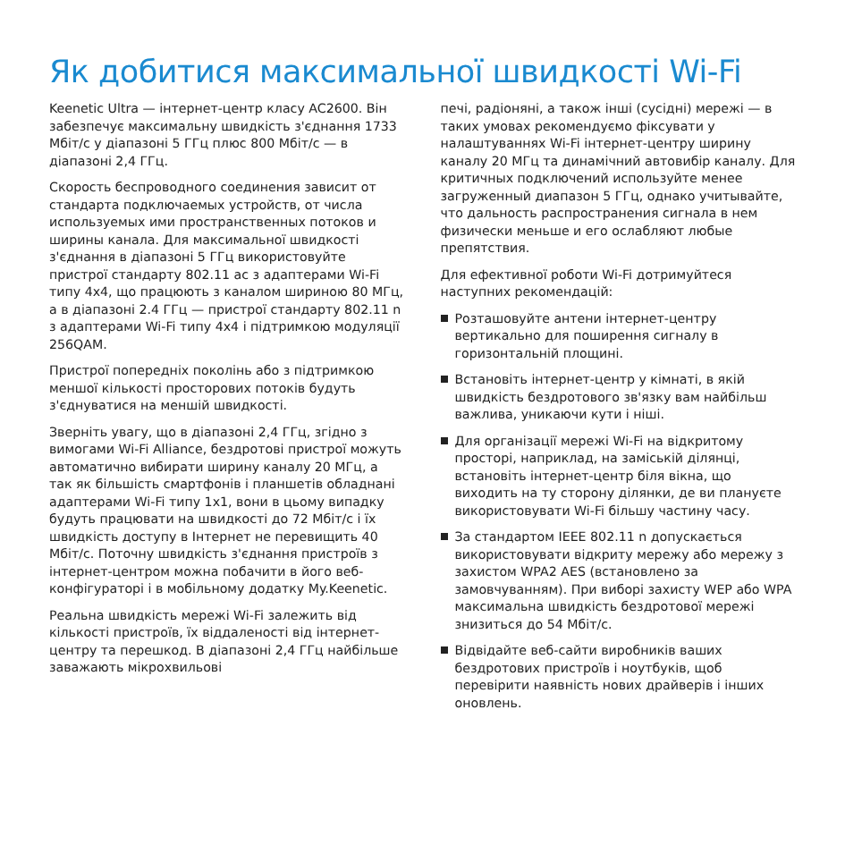Як добитися максимальної швидкості Wi-Fi
Keenetic Ultra — інтернет-центр класу AC2600. Він забезпечує максимальну швидкість з'єднання 1733 Мбіт/с у діапазоні 5 ГГц плюс 800 Мбіт/с — в діапазоні 2,4 ГГц.
Скорость беспроводного соединения зависит от стандарта подключаемых устройств, от числа используемых ими пространственных потоков и ширины канала. Для максимальної швидкості з'єднання в діапазоні 5 ГГц використовуйте пристрої стандарту 802.11 ac з адаптерами Wi-Fi типу 4x4, що працюють з каналом шириною 80 МГц, а в діапазоні 2.4 ГГц — пристрої стандарту 802.11 n з адаптерами Wi-Fi типу 4x4 і підтримкою модуляції 256QAM.
Пристрої попередніх поколінь або з підтримкою меншої кількості просторових потоків будуть з'єднуватися на меншій швидкості.
Зверніть увагу, що в діапазоні 2,4 ГГц, згідно з вимогами Wi-Fi Alliance, бездротові пристрої можуть автоматично вибирати ширину каналу 20 МГц, а так як більшість смартфонів і планшетів обладнані адаптерами Wi-Fi типу 1x1, вони в цьому випадку будуть працювати на швидкості до 72 Мбіт/с і їх швидкість доступу в Інтернет не перевищить 40 Мбіт/с. Поточну швидкість з'єднання пристроїв з інтернет-центром можна побачити в його веб-конфігураторі і в мобільному додатку My.Keenetic.
Реальна швидкість мережі Wi-Fi залежить від кількості пристроїв, їх віддаленості від інтернет-центру та перешкод. В діапазоні 2,4 ГГц найбільше заважають мікрохвильові
печі, радіоняні, а також інші (сусідні) мережі — в таких умовах рекомендуємо фіксувати у налаштуваннях Wi-Fi інтернет-центру ширину каналу 20 МГц та динамічний автовибір каналу. Для критичных подключений используйте менее загруженный диапазон 5 ГГц, однако учитывайте, что дальность распространения сигнала в нем физически меньше и его ослабляют любые препятствия.
Для ефективної роботи Wi-Fi дотримуйтеся наступних рекомендацій:
Розташовуйте антени інтернет-центру вертикально для поширення сигналу в горизонтальній площині.
Встановіть інтернет-центр у кімнаті, в якій швидкість бездротового зв'язку вам найбільш важлива, уникаючи кути і ніші.
Для організації мережі Wi-Fi на відкритому просторі, наприклад, на заміській ділянці, встановіть інтернет-центр біля вікна, що виходить на ту сторону ділянки, де ви плануєте використовувати Wi-Fi більшу частину часу.
За стандартом IEEE 802.11 n допускається використовувати відкриту мережу або мережу з захистом WPA2 AES (встановлено за замовчуванням). При виборі захисту WEP або WPA максимальна швидкість бездротової мережі знизиться до 54 Мбіт/с.
Відвідайте веб-сайти виробників ваших бездротових пристроїв і ноутбуків, щоб перевірити наявність нових драйверів і інших оновлень.